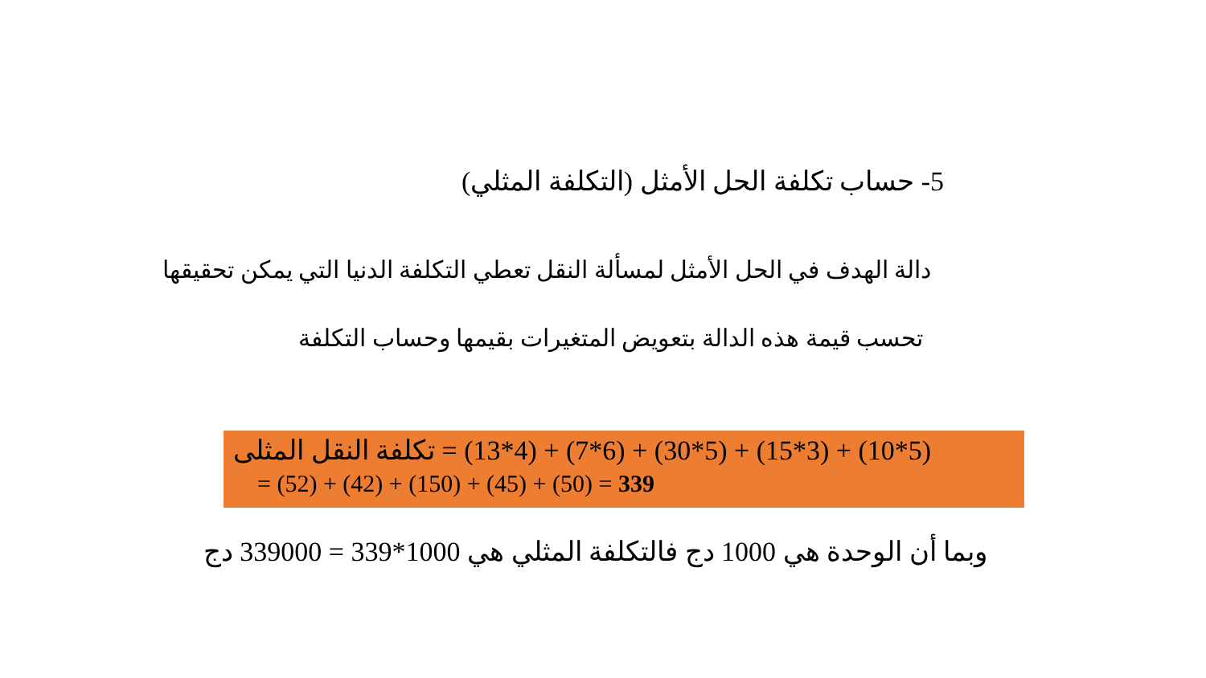5- حساب تكلفة الحل الأمثل (التكلفة المثلي)
دالة الهدف في الحل الأمثل لمسألة النقل تعطي التكلفة الدنيا التي يمكن تحقيقها
تحسب قيمة هذه الدالة بتعويض المتغيرات بقيمها وحساب التكلفة
تكلفة النقل المثلى = (13*4) + (7*6) + (30*5) + (15*3) + (10*5)
= (52) + (42) + (150) + (45) + (50) = 339
وبما أن الوحدة هي 1000 دج فالتكلفة المثلي هي 1000*339 = 339000 دج